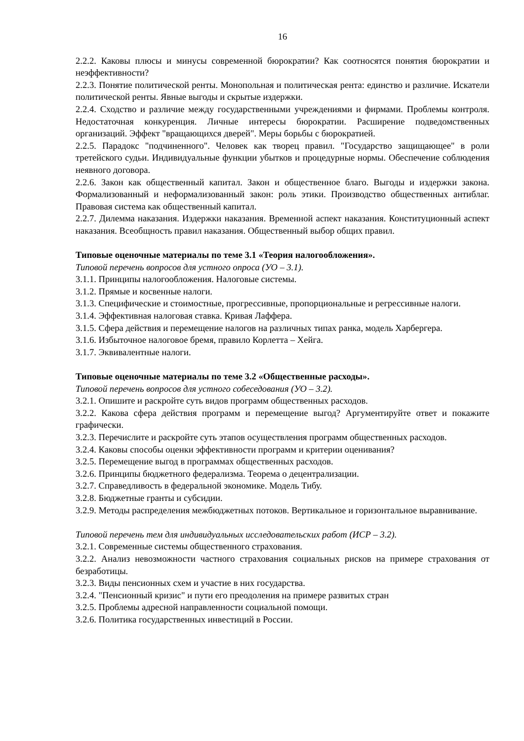16
2.2.2. Каковы плюсы и минусы современной бюрократии? Как соотносятся понятия бюрократии и неэффективности?
2.2.3. Понятие политической ренты. Монопольная и политическая рента: единство и различие. Искатели политической ренты. Явные выгоды и скрытые издержки.
2.2.4. Сходство и различие между государственными учреждениями и фирмами. Проблемы контроля. Недостаточная конкуренция. Личные интересы бюрократии. Расширение подведомственных организаций. Эффект "вращающихся дверей". Меры борьбы с бюрократией.
2.2.5. Парадокс "подчиненного". Человек как творец правил. "Государство защищающее" в роли третейского судьи. Индивидуальные функции убытков и процедурные нормы. Обеспечение соблюдения неявного договора.
2.2.6. Закон как общественный капитал. Закон и общественное благо. Выгоды и издержки закона. Формализованный и неформализованный закон: роль этики. Производство общественных антиблаг. Правовая система как общественный капитал.
2.2.7. Дилемма наказания. Издержки наказания. Временной аспект наказания. Конституционный аспект наказания. Всеобщность правил наказания. Общественный выбор общих правил.
Типовые оценочные материалы по теме 3.1 «Теория налогообложения».
Типовой перечень вопросов для устного опроса (УО – 3.1).
3.1.1. Принципы налогообложения. Налоговые системы.
3.1.2. Прямые и косвенные налоги.
3.1.3. Специфические и стоимостные, прогрессивные, пропорциональные и регрессивные налоги.
3.1.4. Эффективная налоговая ставка. Кривая Лаффера.
3.1.5. Сфера действия и перемещение налогов на различных типах ранка, модель Харбергера.
3.1.6. Избыточное налоговое бремя, правило Корлетта – Хейга.
3.1.7. Эквивалентные налоги.
Типовые оценочные материалы по теме 3.2 «Общественные расходы».
Типовой перечень вопросов для устного собеседования (УО – 3.2).
3.2.1. Опишите и раскройте суть видов программ общественных расходов.
3.2.2. Какова сфера действия программ и перемещение выгод? Аргументируйте ответ и покажите графически.
3.2.3. Перечислите и раскройте суть этапов осуществления программ общественных расходов.
3.2.4. Каковы способы оценки эффективности программ и критерии оценивания?
3.2.5. Перемещение выгод в программах общественных расходов.
3.2.6. Принципы бюджетного федерализма. Теорема о децентрализации.
3.2.7. Справедливость в федеральной экономике. Модель Тибу.
3.2.8. Бюджетные гранты и субсидии.
3.2.9. Методы распределения межбюджетных потоков. Вертикальное и горизонтальное выравнивание.
Типовой перечень тем для индивидуальных исследовательских работ (ИСР – 3.2).
3.2.1. Современные системы общественного страхования.
3.2.2. Анализ невозможности частного страхования социальных рисков на примере страхования от безработицы.
3.2.3. Виды пенсионных схем и участие в них государства.
3.2.4. "Пенсионный кризис" и пути его преодоления на примере развитых стран
3.2.5. Проблемы адресной направленности социальной помощи.
3.2.6. Политика государственных инвестиций в России.